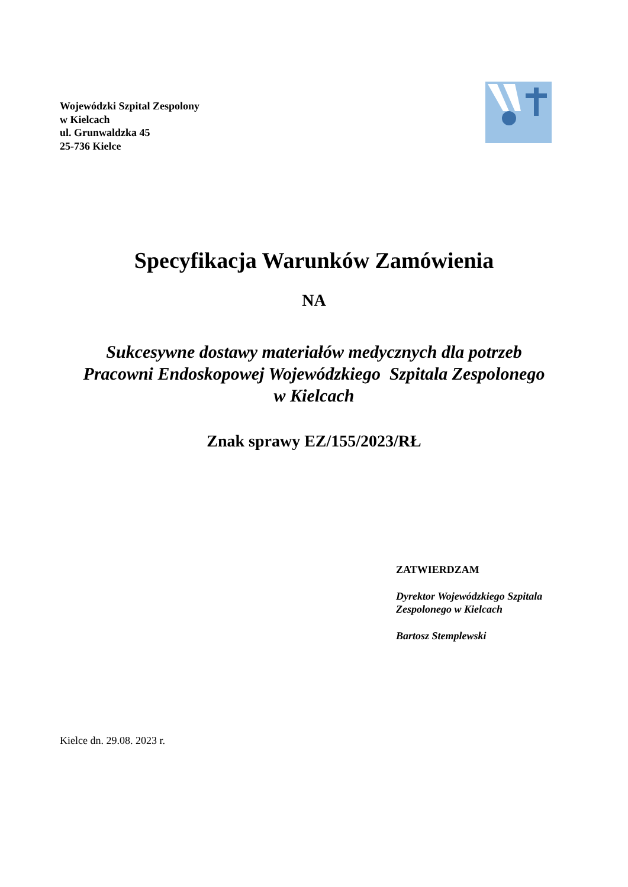Wojewódzki Szpital Zespolony
w Kielcach
ul. Grunwaldzka 45
25-736 Kielce
Specyfikacja Warunków Zamówienia
NA
Sukcesywne dostawy materiałów medycznych dla potrzeb
Pracowni Endoskopowej Wojewódzkiego Szpitala Zespolonego
w Kielcach
Znak sprawy EZ/155/2023/RŁ
ZATWIERDZAM
Dyrektor Wojewódzkiego Szpitala
Zespolonego w Kielcach
Bartosz Stemplewski
Kielce dn. 29.08. 2023 r.